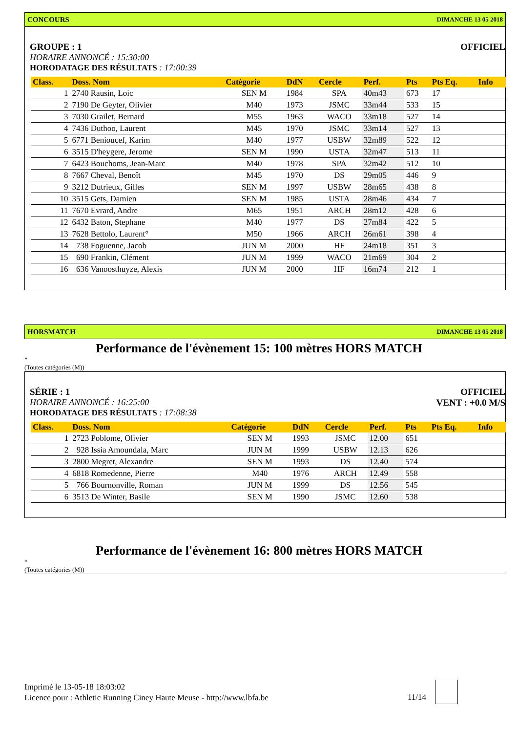CONCOURS DIMANCHE 13 05 2018
GROUPE : 1
HORAIRE ANNONCÉ : 15:30:00
HORODATAGE DES RÉSULTATS : 17:00:39
OFFICIEL
| Class. | Doss. Nom | Catégorie | DdN | Cercle | Perf. | Pts | Pts Eq. | Info |
| --- | --- | --- | --- | --- | --- | --- | --- | --- |
| 1 | 2740 Rausin, Loic | SEN M | 1984 | SPA | 40m43 | 673 | 17 | |
| 2 | 7190 De Geyter, Olivier | M40 | 1973 | JSMC | 33m44 | 533 | 15 | |
| 3 | 7030 Grailet, Bernard | M55 | 1963 | WACO | 33m18 | 527 | 14 | |
| 4 | 7436 Duthoo, Laurent | M45 | 1970 | JSMC | 33m14 | 527 | 13 | |
| 5 | 6771 Benioucef, Karim | M40 | 1977 | USBW | 32m89 | 522 | 12 | |
| 6 | 3515 D'heygere, Jerome | SEN M | 1990 | USTA | 32m47 | 513 | 11 | |
| 7 | 6423 Bouchoms, Jean-Marc | M40 | 1978 | SPA | 32m42 | 512 | 10 | |
| 8 | 7667 Cheval, Benoît | M45 | 1970 | DS | 29m05 | 446 | 9 | |
| 9 | 3212 Dutrieux, Gilles | SEN M | 1997 | USBW | 28m65 | 438 | 8 | |
| 10 | 3515 Gets, Damien | SEN M | 1985 | USTA | 28m46 | 434 | 7 | |
| 11 | 7670 Evrard, Andre | M65 | 1951 | ARCH | 28m12 | 428 | 6 | |
| 12 | 6432 Baton, Stephane | M40 | 1977 | DS | 27m84 | 422 | 5 | |
| 13 | 7628 Bettolo, Laurent° | M50 | 1966 | ARCH | 26m61 | 398 | 4 | |
| 14 | 738 Foguenne, Jacob | JUN M | 2000 | HF | 24m18 | 351 | 3 | |
| 15 | 690 Frankin, Clément | JUN M | 1999 | WACO | 21m69 | 304 | 2 | |
| 16 | 636 Vanoosthuyze, Alexis | JUN M | 2000 | HF | 16m74 | 212 | 1 | |
HORSMATCH DIMANCHE 13 05 2018
Performance de l'évènement 15: 100 mètres HORS MATCH
*
(Toutes catégories (M))
SÉRIE : 1
HORAIRE ANNONCÉ : 16:25:00
HORODATAGE DES RÉSULTATS : 17:08:38
OFFICIEL
VENT : +0.0 M/S
| Class. | Doss. Nom | Catégorie | DdN | Cercle | Perf. | Pts | Pts Eq. | Info |
| --- | --- | --- | --- | --- | --- | --- | --- | --- |
| 1 | 2723 Poblome, Olivier | SEN M | 1993 | JSMC | 12.00 | 651 | | |
| 2 | 928 Issia Amoundala, Marc | JUN M | 1999 | USBW | 12.13 | 626 | | |
| 3 | 2800 Megret, Alexandre | SEN M | 1993 | DS | 12.40 | 574 | | |
| 4 | 6818 Romedenne, Pierre | M40 | 1976 | ARCH | 12.49 | 558 | | |
| 5 | 766 Bournonville, Roman | JUN M | 1999 | DS | 12.56 | 545 | | |
| 6 | 3513 De Winter, Basile | SEN M | 1990 | JSMC | 12.60 | 538 | | |
Performance de l'évènement 16: 800 mètres HORS MATCH
*
(Toutes catégories (M))
Imprimé le 13-05-18 18:03:02
Licence pour : Athletic Running Ciney Haute Meuse - http://www.lbfa.be
11/14